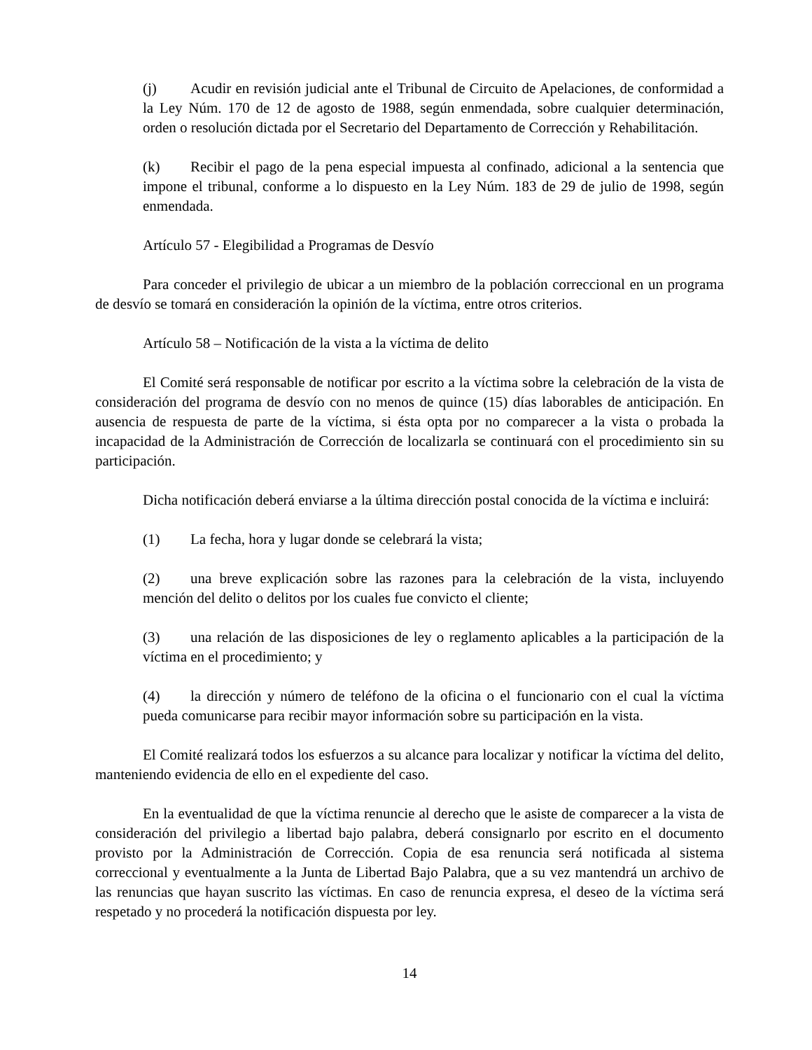(j) Acudir en revisión judicial ante el Tribunal de Circuito de Apelaciones, de conformidad a la Ley Núm. 170 de 12 de agosto de 1988, según enmendada, sobre cualquier determinación, orden o resolución dictada por el Secretario del Departamento de Corrección y Rehabilitación.
(k) Recibir el pago de la pena especial impuesta al confinado, adicional a la sentencia que impone el tribunal, conforme a lo dispuesto en la Ley Núm. 183 de 29 de julio de 1998, según enmendada.
Artículo 57 - Elegibilidad a Programas de Desvío
Para conceder el privilegio de ubicar a un miembro de la población correccional en un programa de desvío se tomará en consideración la opinión de la víctima, entre otros criterios.
Artículo 58 – Notificación de la vista a la víctima de delito
El Comité será responsable de notificar por escrito a la víctima sobre la celebración de la vista de consideración del programa de desvío con no menos de quince (15) días laborables de anticipación. En ausencia de respuesta de parte de la víctima, si ésta opta por no comparecer a la vista o probada la incapacidad de la Administración de Corrección de localizarla se continuará con el procedimiento sin su participación.
Dicha notificación deberá enviarse a la última dirección postal conocida de la víctima e incluirá:
(1) La fecha, hora y lugar donde se celebrará la vista;
(2) una breve explicación sobre las razones para la celebración de la vista, incluyendo mención del delito o delitos por los cuales fue convicto el cliente;
(3) una relación de las disposiciones de ley o reglamento aplicables a la participación de la víctima en el procedimiento; y
(4) la dirección y número de teléfono de la oficina o el funcionario con el cual la víctima pueda comunicarse para recibir mayor información sobre su participación en la vista.
El Comité realizará todos los esfuerzos a su alcance para localizar y notificar la víctima del delito, manteniendo evidencia de ello en el expediente del caso.
En la eventualidad de que la víctima renuncie al derecho que le asiste de comparecer a la vista de consideración del privilegio a libertad bajo palabra, deberá consignarlo por escrito en el documento provisto por la Administración de Corrección. Copia de esa renuncia será notificada al sistema correccional y eventualmente a la Junta de Libertad Bajo Palabra, que a su vez mantendrá un archivo de las renuncias que hayan suscrito las víctimas. En caso de renuncia expresa, el deseo de la víctima será respetado y no procederá la notificación dispuesta por ley.
14